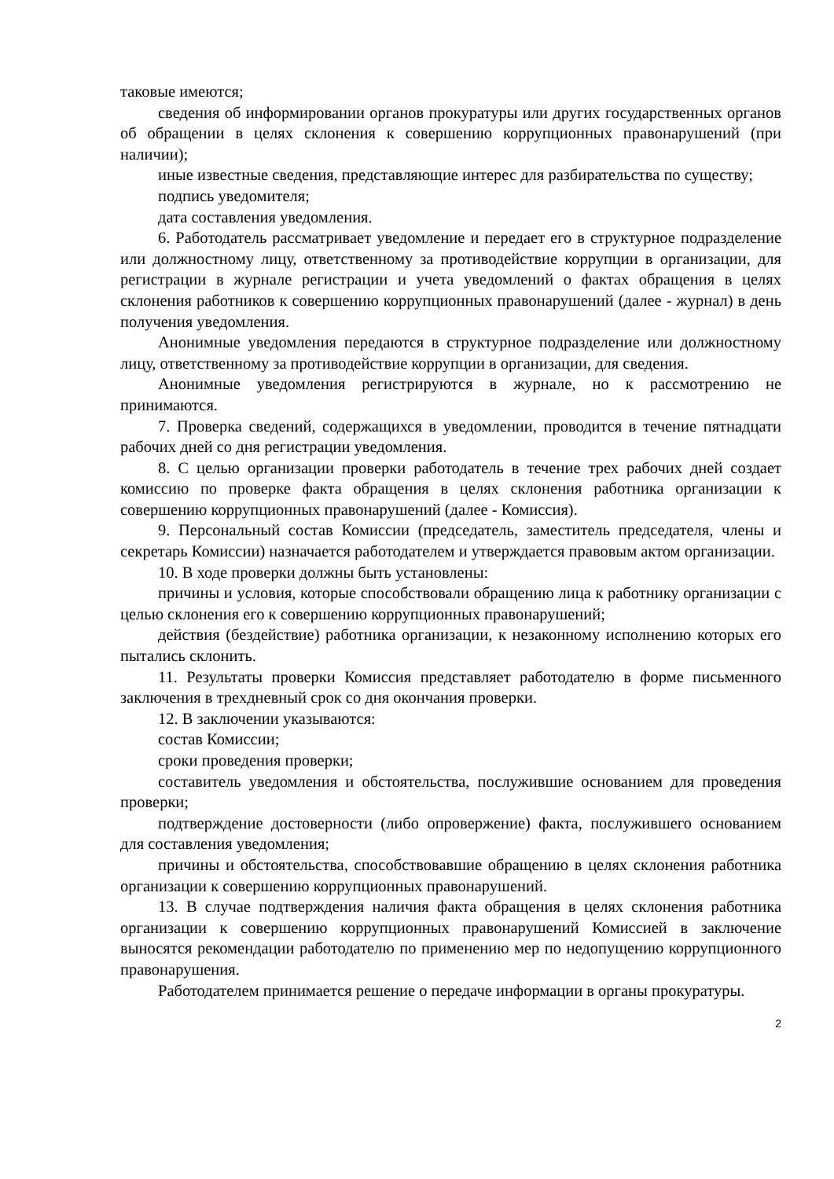таковые имеются;
сведения об информировании органов прокуратуры или других государственных органов об обращении в целях склонения к совершению коррупционных правонарушений (при наличии);
иные известные сведения, представляющие интерес для разбирательства по существу;
подпись уведомителя;
дата составления уведомления.
6. Работодатель рассматривает уведомление и передает его в структурное подразделение или должностному лицу, ответственному за противодействие коррупции в организации, для регистрации в журнале регистрации и учета уведомлений о фактах обращения в целях склонения работников к совершению коррупционных правонарушений (далее - журнал) в день получения уведомления.
Анонимные уведомления передаются в структурное подразделение или должностному лицу, ответственному за противодействие коррупции в организации, для сведения.
Анонимные уведомления регистрируются в журнале, но к рассмотрению не принимаются.
7. Проверка сведений, содержащихся в уведомлении, проводится в течение пятнадцати рабочих дней со дня регистрации уведомления.
8. С целью организации проверки работодатель в течение трех рабочих дней создает комиссию по проверке факта обращения в целях склонения работника организации к совершению коррупционных правонарушений (далее - Комиссия).
9. Персональный состав Комиссии (председатель, заместитель председателя, члены и секретарь Комиссии) назначается работодателем и утверждается правовым актом организации.
10. В ходе проверки должны быть установлены:
причины и условия, которые способствовали обращению лица к работнику организации с целью склонения его к совершению коррупционных правонарушений;
действия (бездействие) работника организации, к незаконному исполнению которых его пытались склонить.
11. Результаты проверки Комиссия представляет работодателю в форме письменного заключения в трехдневный срок со дня окончания проверки.
12. В заключении указываются:
состав Комиссии;
сроки проведения проверки;
составитель уведомления и обстоятельства, послужившие основанием для проведения проверки;
подтверждение достоверности (либо опровержение) факта, послужившего основанием для составления уведомления;
причины и обстоятельства, способствовавшие обращению в целях склонения работника организации к совершению коррупционных правонарушений.
13. В случае подтверждения наличия факта обращения в целях склонения работника организации к совершению коррупционных правонарушений Комиссией в заключение выносятся рекомендации работодателю по применению мер по недопущению коррупционного правонарушения.
Работодателем принимается решение о передаче информации в органы прокуратуры.
2